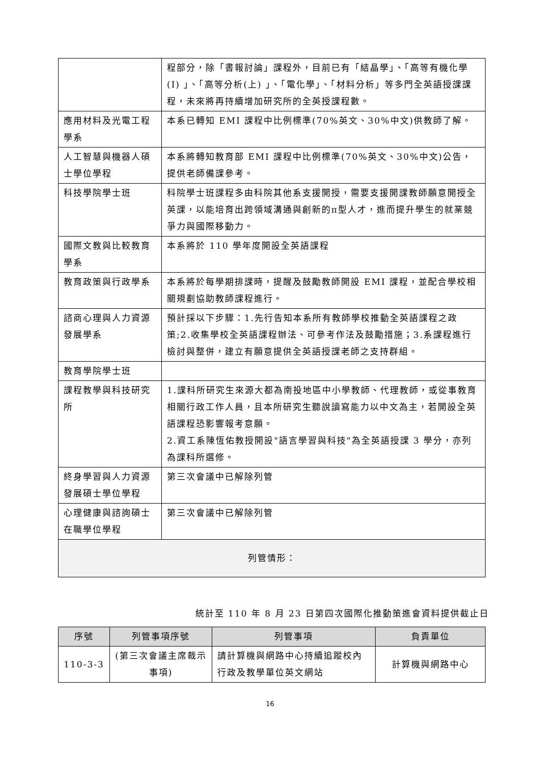| | 程部分，除「書報討論」課程外，目前已有「結晶學」、「高等有機化學(I) 」、「高等分析(上) 」、「電化學」、「材料分析」等多門全英語授課課程，未來將再持續增加研究所的全英授課程數。 |
| 應用材料及光電工程學系 | 本系已轉知 EMI 課程中比例標準(70%英文、30%中文)供教師了解。 |
| 人工智慧與機器人碩士學位學程 | 本系將轉知教育部 EMI 課程中比例標準(70%英文、30%中文)公告，提供老師備課參考。 |
| 科技學院學士班 | 科院學士班課程多由科院其他系支援開授，需要支援開課教師願意開授全英課，以能培育出跨領域溝通與創新的π型人才，進而提升學生的就業競爭力與國際移動力。 |
| 國際文教與比較教育學系 | 本系將於 110 學年度開設全英語課程 |
| 教育政策與行政學系 | 本系將於每學期排課時，提醒及鼓勵教師開設 EMI 課程，並配合學校相關規劃協助教師課程進行。 |
| 諮商心理與人力資源發展學系 | 預計採以下步驟：1.先行告知本系所有教師學校推動全英語課程之政策;2.收集學校全英語課程辦法、可參考作法及鼓勵措施；3.系課程進行檢討與整併，建立有願意提供全英語授課老師之支持群組。 |
| 教育學院學士班 | |
| 課程教學與科技研究所 | 1.課科所研究生來源大都為南投地區中小學教師、代理教師，或從事教育相關行政工作人員，且本所研究生聽說讀寫能力以中文為主，若開設全英語課程恐影響報考意願。 2.資工系陳恆佑教授開設"語言學習與科技"為全英語授課 3 學分，亦列為課科所選修。 |
| 終身學習與人力資源發展碩士學位學程 | 第三次會議中已解除列管 |
| 心理健康與諮詢碩士在職學位學程 | 第三次會議中已解除列管 |
| 列管情形： | |
統計至 110 年 8 月 23 日第四次國際化推動策進會資料提供截止日
| 序號 | 列管事項序號 | 列管事項 | 負責單位 |
| --- | --- | --- | --- |
| 110-3-3 | (第三次會議主席裁示事項) | 請計算機與網路中心持續追蹤校內行政及教學單位英文網站 | 計算機與網路中心 |
16